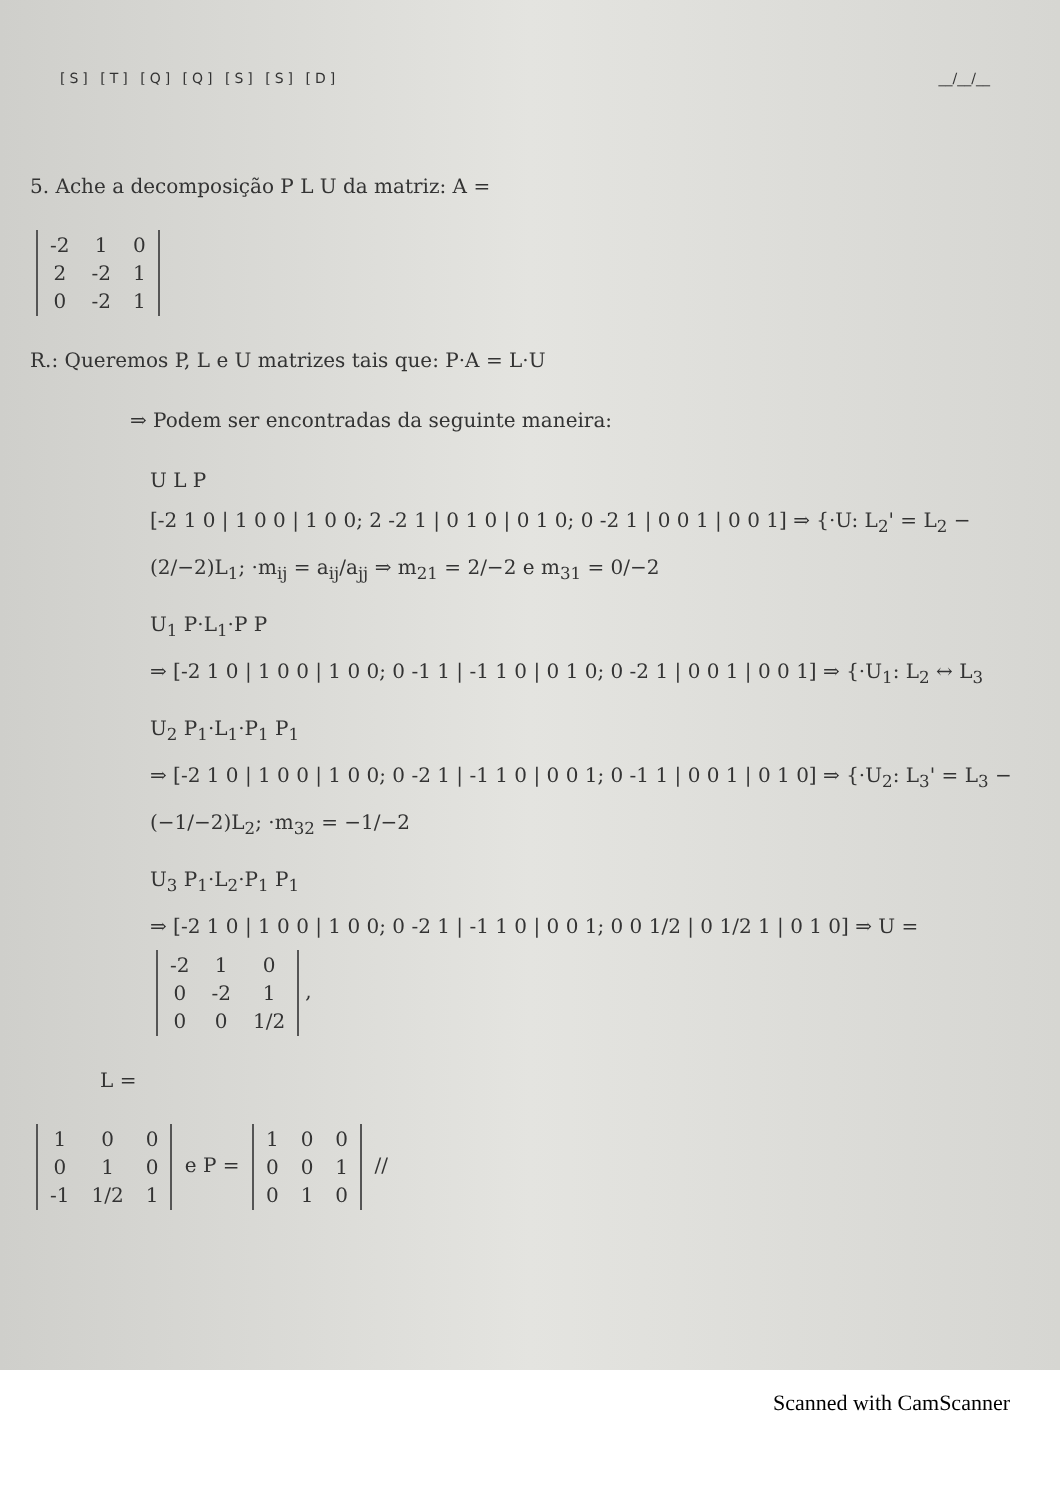[S] [T] [Q] [Q] [S] [S] [D] __/__/__
5. Ache a decomposição P L U da matriz: A =
| -2 | 1 | 0 |
| 2 | -2 | 1 |
| 0 | -2 | 1 |
R.: Queremos P, L e U matrizes tais que: P·A = L·U
⇒ Podem ser encontradas da seguinte maneira:
U L P
[-2 1 0 | 1 0 0 | 1 0 0; 2 -2 1 | 0 1 0 | 0 1 0; 0 -2 1 | 0 0 1 | 0 0 1] ⇒ {·U: L<sub>2</sub>' = L<sub>2</sub> − (2/−2)L<sub>1</sub>; ·m<sub>ij</sub> = a<sub>ij</sub>/a<sub>jj</sub> ⇒ m<sub>21</sub> = 2/−2 e m<sub>31</sub> = 0/−2
U<sub>1</sub> P·L<sub>1</sub>·P P
⇒ [-2 1 0 | 1 0 0 | 1 0 0; 0 -1 1 | -1 1 0 | 0 1 0; 0 -2 1 | 0 0 1 | 0 0 1] ⇒ {·U<sub>1</sub>: L<sub>2</sub> ↔ L<sub>3</sub>
U<sub>2</sub> P<sub>1</sub>·L<sub>1</sub>·P<sub>1</sub> P<sub>1</sub>
⇒ [-2 1 0 | 1 0 0 | 1 0 0; 0 -2 1 | -1 1 0 | 0 0 1; 0 -1 1 | 0 0 1 | 0 1 0] ⇒ {·U<sub>2</sub>: L<sub>3</sub>' = L<sub>3</sub> − (−1/−2)L<sub>2</sub>; ·m<sub>32</sub> = −1/−2
U<sub>3</sub> P<sub>1</sub>·L<sub>2</sub>·P<sub>1</sub> P<sub>1</sub>
⇒ [-2 1 0 | 1 0 0 | 1 0 0; 0 -2 1 | -1 1 0 | 0 0 1; 0 0 1/2 | 0 1/2 1 | 0 1 0] ⇒ U =
| -2 | 1 | 0 |
| 0 | -2 | 1 |
| 0 | 0 | 1/2 |
,
L =
| 1 | 0 | 0 |
| 0 | 1 | 0 |
| -1 | 1/2 | 1 |
e P =
| 1 | 0 | 0 |
| 0 | 0 | 1 |
| 0 | 1 | 0 |
//
Scanned with CamScanner